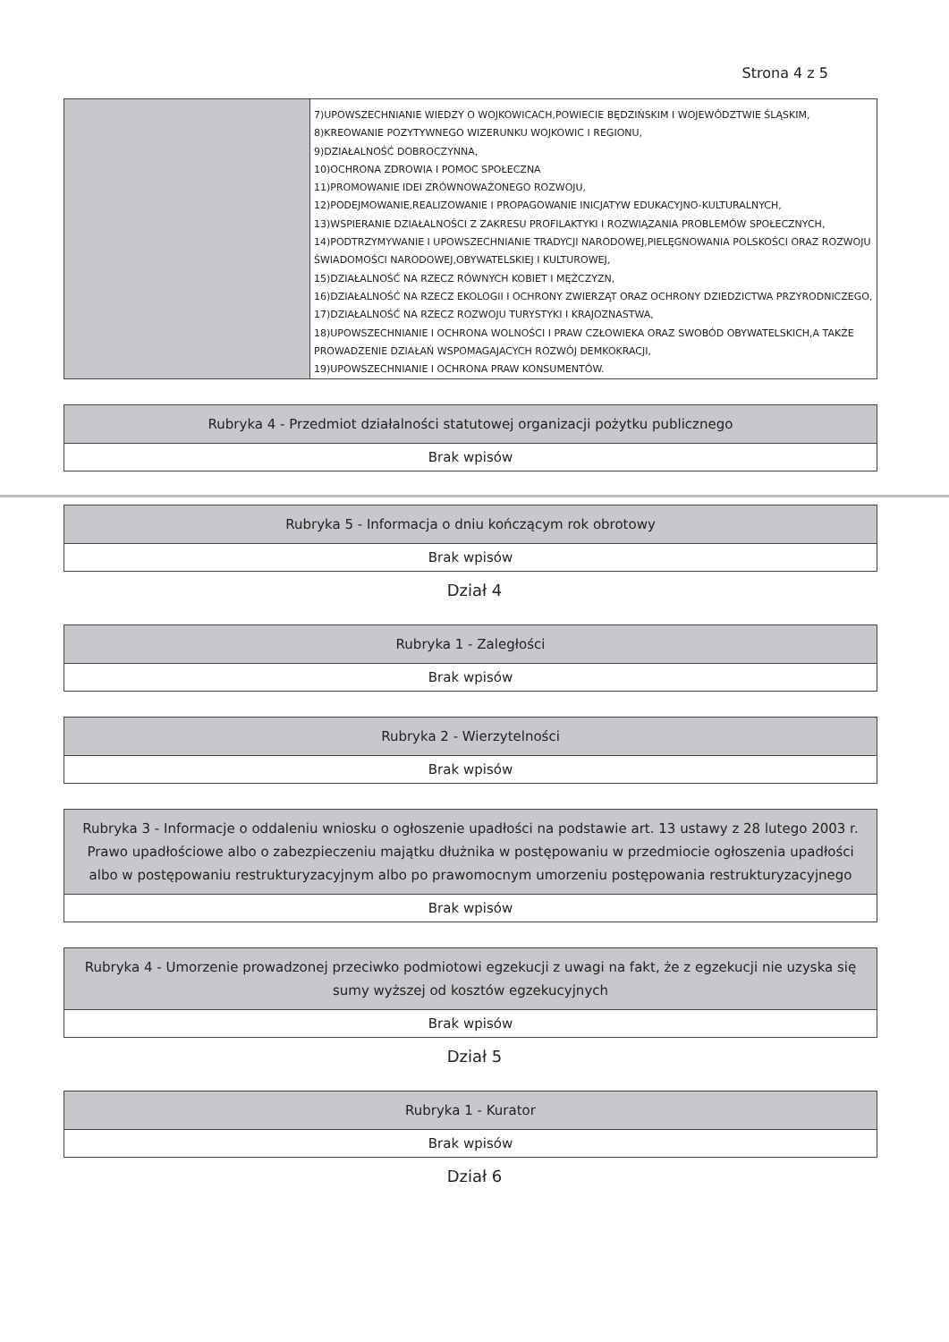Strona 4 z 5
| | 7)UPOWSZECHNIANIE WIEDZY O WOJKOWICACH,POWIECIE BĘDZIŃSKIM I WOJEWÓDZTWIE ŚLĄSKIM, 8)KREOWANIE POZYTYWNEGO WIZERUNKU WOJKOWIC I REGIONU, 9)DZIAŁALNOŚĆ DOBROCZYNNA, 10)OCHRONA ZDROWIA I POMOC SPOŁECZNA 11)PROMOWANIE IDEI ZRÓWNOWAŻONEGO ROZWOJU, 12)PODEJMOWANIE,REALIZOWANIE I PROPAGOWANIE INICJATYW EDUKACYJNO-KULTURALNYCH, 13)WSPIERANIE DZIAŁALNOŚCI Z ZAKRESU PROFILAKTYKI I ROZWIĄZANIA PROBLEMÓW SPOŁECZNYCH, 14)PODTRZYMYWANIE I UPOWSZECHNIANIE TRADYCJI NARODOWEJ,PIELĘGNOWANIA POLSKOŚCI ORAZ ROZWOJU ŚWIADOMOŚCI NARODOWEJ,OBYWATELSKIEJ I KULTUROWEJ, 15)DZIAŁALNOŚĆ NA RZECZ RÓWNYCH KOBIET I MĘŻCZYZN, 16)DZIAŁALNOŚĆ NA RZECZ EKOLOGII I OCHRONY ZWIERZĄT ORAZ OCHRONY DZIEDZICTWA PRZYRODNICZEGO, 17)DZIAŁALNOŚĆ NA RZECZ ROZWOJU TURYSTYKI I KRAJOZNASTWA, 18)UPOWSZECHNIANIE I OCHRONA WOLNOŚCI I PRAW CZŁOWIEKA ORAZ SWOBÓD OBYWATELSKICH,A TAKŻE PROWADZENIE DZIAŁAŃ WSPOMAGAJACYCH ROZWÓJ DEMKOKRACJI, 19)UPOWSZECHNIANIE I OCHRONA PRAW KONSUMENTÓW. |
| Rubryka 4 - Przedmiot działalności statutowej organizacji pożytku publicznego |
| Brak wpisów |
| Rubryka 5 - Informacja o dniu kończącym rok obrotowy |
| Brak wpisów |
Dział 4
| Rubryka 1 - Zaległości |
| Brak wpisów |
| Rubryka 2 - Wierzytelności |
| Brak wpisów |
| Rubryka 3 - Informacje o oddaleniu wniosku o ogłoszenie upadłości na podstawie art. 13 ustawy z 28 lutego 2003 r. Prawo upadłościowe albo o zabezpieczeniu majątku dłużnika w postępowaniu w przedmiocie ogłoszenia upadłości albo w postępowaniu restrukturyzacyjnym albo po prawomocnym umorzeniu postępowania restrukturyzacyjnego |
| Brak wpisów |
| Rubryka 4 - Umorzenie prowadzonej przeciwko podmiotowi egzekucji z uwagi na fakt, że z egzekucji nie uzyska się sumy wyższej od kosztów egzekucyjnych |
| Brak wpisów |
Dział 5
| Rubryka 1 - Kurator |
| Brak wpisów |
Dział 6